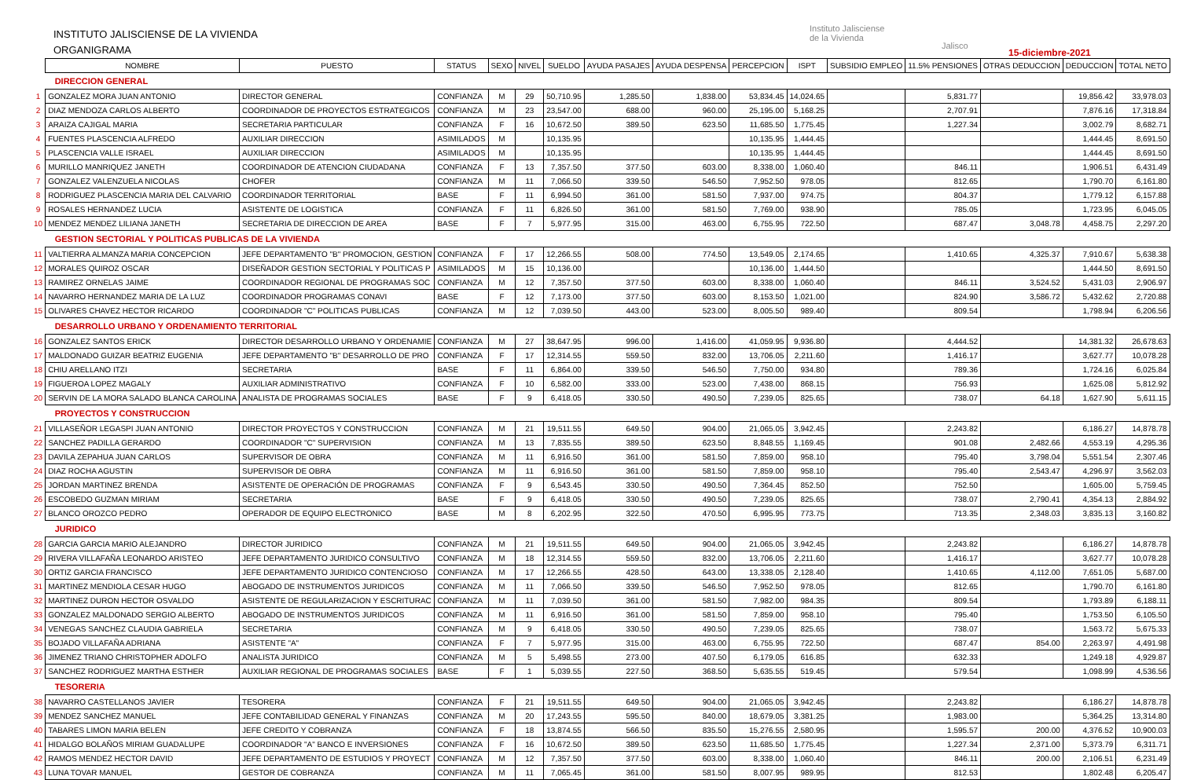INSTITUTO JALISCIENSE DE LA VIVIENDA
ORGANIGRAMA
Instituto Jalisciense
de la Vivienda
Jalisco
15-diciembre-2021
| | NOMBRE | PUESTO | STATUS | SEXO | NIVEL | SUELDO | AYUDA PASAJES | AYUDA DESPENSA | PERCEPCION | ISPT | SUBSIDIO EMPLEO | 11.5% PENSIONES | OTRAS DEDUCCION | DEDUCCION | TOTAL NETO |
| --- | --- | --- | --- | --- | --- | --- | --- | --- | --- | --- | --- | --- | --- | --- | --- |
| | DIRECCION GENERAL | | | | | | | | | | | | | | |
| 1 | GONZALEZ MORA JUAN ANTONIO | DIRECTOR GENERAL | CONFIANZA | M | 29 | 50,710.95 | 1,285.50 | 1,838.00 | 53,834.45 | 14,024.65 | | 5,831.77 | | 19,856.42 | 33,978.03 |
| 2 | DIAZ MENDOZA CARLOS ALBERTO | COORDINADOR DE PROYECTOS ESTRATEGICOS | CONFIANZA | M | 23 | 23,547.00 | 688.00 | 960.00 | 25,195.00 | 5,168.25 | | 2,707.91 | | 7,876.16 | 17,318.84 |
| 3 | ARAIZA CAJIGAL MARIA | SECRETARIA PARTICULAR | CONFIANZA | F | 16 | 10,672.50 | 389.50 | 623.50 | 11,685.50 | 1,775.45 | | 1,227.34 | | 3,002.79 | 8,682.71 |
| 4 | FUENTES PLASCENCIA ALFREDO | AUXILIAR DIRECCION | ASIMILADOS | M | | 10,135.95 | | | 10,135.95 | 1,444.45 | | | | 1,444.45 | 8,691.50 |
| 5 | PLASCENCIA VALLE ISRAEL | AUXILIAR DIRECCION | ASIMILADOS | M | | 10,135.95 | | | 10,135.95 | 1,444.45 | | | | 1,444.45 | 8,691.50 |
| 6 | MURILLO MANRIQUEZ JANETH | COORDINADOR DE ATENCION CIUDADANA | CONFIANZA | F | 13 | 7,357.50 | 377.50 | 603.00 | 8,338.00 | 1,060.40 | | 846.11 | | 1,906.51 | 6,431.49 |
| 7 | GONZALEZ VALENZUELA NICOLAS | CHOFER | CONFIANZA | M | 11 | 7,066.50 | 339.50 | 546.50 | 7,952.50 | 978.05 | | 812.65 | | 1,790.70 | 6,161.80 |
| 8 | RODRIGUEZ PLASCENCIA MARIA DEL CALVARIO | COORDINADOR TERRITORIAL | BASE | F | 11 | 6,994.50 | 361.00 | 581.50 | 7,937.00 | 974.75 | | 804.37 | | 1,779.12 | 6,157.88 |
| 9 | ROSALES HERNANDEZ LUCIA | ASISTENTE DE LOGISTICA | CONFIANZA | F | 11 | 6,826.50 | 361.00 | 581.50 | 7,769.00 | 938.90 | | 785.05 | | 1,723.95 | 6,045.05 |
| 10 | MENDEZ MENDEZ LILIANA JANETH | SECRETARIA DE DIRECCION DE AREA | BASE | F | 7 | 5,977.95 | 315.00 | 463.00 | 6,755.95 | 722.50 | | 687.47 | 3,048.78 | 4,458.75 | 2,297.20 |
| | GESTION SECTORIAL Y POLITICAS PUBLICAS DE LA VIVIENDA | | | | | | | | | | | | | | |
| 11 | VALTIERRA ALMANZA MARIA CONCEPCION | JEFE DEPARTAMENTO "B" PROMOCION, GESTION | CONFIANZA | F | 17 | 12,266.55 | 508.00 | 774.50 | 13,549.05 | 2,174.65 | | 1,410.65 | 4,325.37 | 7,910.67 | 5,638.38 |
| 12 | MORALES QUIROZ OSCAR | DISEÑADOR GESTION SECTORIAL Y POLITICAS P | ASIMILADOS | M | 15 | 10,136.00 | | | 10,136.00 | 1,444.50 | | | | 1,444.50 | 8,691.50 |
| 13 | RAMIREZ ORNELAS JAIME | COORDINADOR REGIONAL DE PROGRAMAS SOC | CONFIANZA | M | 12 | 7,357.50 | 377.50 | 603.00 | 8,338.00 | 1,060.40 | | 846.11 | 3,524.52 | 5,431.03 | 2,906.97 |
| 14 | NAVARRO HERNANDEZ MARIA DE LA LUZ | COORDINADOR PROGRAMAS CONAVI | BASE | F | 12 | 7,173.00 | 377.50 | 603.00 | 8,153.50 | 1,021.00 | | 824.90 | 3,586.72 | 5,432.62 | 2,720.88 |
| 15 | OLIVARES CHAVEZ HECTOR RICARDO | COORDINADOR "C" POLITICAS PUBLICAS | CONFIANZA | M | 12 | 7,039.50 | 443.00 | 523.00 | 8,005.50 | 989.40 | | 809.54 | | 1,798.94 | 6,206.56 |
| | DESARROLLO URBANO Y ORDENAMIENTO TERRITORIAL | | | | | | | | | | | | | | |
| 16 | GONZALEZ SANTOS ERICK | DIRECTOR DESARROLLO URBANO Y ORDENAMIE | CONFIANZA | M | 27 | 38,647.95 | 996.00 | 1,416.00 | 41,059.95 | 9,936.80 | | 4,444.52 | | 14,381.32 | 26,678.63 |
| 17 | MALDONADO GUIZAR BEATRIZ EUGENIA | JEFE DEPARTAMENTO "B" DESARROLLO DE PRO | CONFIANZA | F | 17 | 12,314.55 | 559.50 | 832.00 | 13,706.05 | 2,211.60 | | 1,416.17 | | 3,627.77 | 10,078.28 |
| 18 | CHIU ARELLANO ITZI | SECRETARIA | BASE | F | 11 | 6,864.00 | 339.50 | 546.50 | 7,750.00 | 934.80 | | 789.36 | | 1,724.16 | 6,025.84 |
| 19 | FIGUEROA LOPEZ MAGALY | AUXILIAR ADMINISTRATIVO | CONFIANZA | F | 10 | 6,582.00 | 333.00 | 523.00 | 7,438.00 | 868.15 | | 756.93 | | 1,625.08 | 5,812.92 |
| 20 | SERVIN DE LA MORA SALADO BLANCA CAROLINA | ANALISTA DE PROGRAMAS SOCIALES | BASE | F | 9 | 6,418.05 | 330.50 | 490.50 | 7,239.05 | 825.65 | | 738.07 | 64.18 | 1,627.90 | 5,611.15 |
| | PROYECTOS Y CONSTRUCCION | | | | | | | | | | | | | | |
| 21 | VILLASEÑOR LEGASPI JUAN ANTONIO | DIRECTOR PROYECTOS Y CONSTRUCCION | CONFIANZA | M | 21 | 19,511.55 | 649.50 | 904.00 | 21,065.05 | 3,942.45 | | 2,243.82 | | 6,186.27 | 14,878.78 |
| 22 | SANCHEZ PADILLA GERARDO | COORDINADOR "C" SUPERVISION | CONFIANZA | M | 13 | 7,835.55 | 389.50 | 623.50 | 8,848.55 | 1,169.45 | | 901.08 | 2,482.66 | 4,553.19 | 4,295.36 |
| 23 | DAVILA ZEPAHUA JUAN CARLOS | SUPERVISOR DE OBRA | CONFIANZA | M | 11 | 6,916.50 | 361.00 | 581.50 | 7,859.00 | 958.10 | | 795.40 | 3,798.04 | 5,551.54 | 2,307.46 |
| 24 | DIAZ ROCHA AGUSTIN | SUPERVISOR DE OBRA | CONFIANZA | M | 11 | 6,916.50 | 361.00 | 581.50 | 7,859.00 | 958.10 | | 795.40 | 2,543.47 | 4,296.97 | 3,562.03 |
| 25 | JORDAN MARTINEZ BRENDA | ASISTENTE DE OPERACIÓN DE PROGRAMAS | CONFIANZA | F | 9 | 6,543.45 | 330.50 | 490.50 | 7,364.45 | 852.50 | | 752.50 | | 1,605.00 | 5,759.45 |
| 26 | ESCOBEDO GUZMAN MIRIAM | SECRETARIA | BASE | F | 9 | 6,418.05 | 330.50 | 490.50 | 7,239.05 | 825.65 | | 738.07 | 2,790.41 | 4,354.13 | 2,884.92 |
| 27 | BLANCO OROZCO PEDRO | OPERADOR DE EQUIPO ELECTRONICO | BASE | M | 8 | 6,202.95 | 322.50 | 470.50 | 6,995.95 | 773.75 | | 713.35 | 2,348.03 | 3,835.13 | 3,160.82 |
| | JURIDICO | | | | | | | | | | | | | | |
| 28 | GARCIA GARCIA MARIO ALEJANDRO | DIRECTOR JURIDICO | CONFIANZA | M | 21 | 19,511.55 | 649.50 | 904.00 | 21,065.05 | 3,942.45 | | 2,243.82 | | 6,186.27 | 14,878.78 |
| 29 | RIVERA VILLAFAÑA LEONARDO ARISTEO | JEFE DEPARTAMENTO JURIDICO CONSULTIVO | CONFIANZA | M | 18 | 12,314.55 | 559.50 | 832.00 | 13,706.05 | 2,211.60 | | 1,416.17 | | 3,627.77 | 10,078.28 |
| 30 | ORTIZ GARCIA FRANCISCO | JEFE DEPARTAMENTO JURIDICO CONTENCIOSO | CONFIANZA | M | 17 | 12,266.55 | 428.50 | 643.00 | 13,338.05 | 2,128.40 | | 1,410.65 | 4,112.00 | 7,651.05 | 5,687.00 |
| 31 | MARTINEZ MENDIOLA CESAR HUGO | ABOGADO DE INSTRUMENTOS JURIDICOS | CONFIANZA | M | 11 | 7,066.50 | 339.50 | 546.50 | 7,952.50 | 978.05 | | 812.65 | | 1,790.70 | 6,161.80 |
| 32 | MARTINEZ DURON HECTOR OSVALDO | ASISTENTE DE REGULARIZACION Y ESCRITURAC | CONFIANZA | M | 11 | 7,039.50 | 361.00 | 581.50 | 7,982.00 | 984.35 | | 809.54 | | 1,793.89 | 6,188.11 |
| 33 | GONZALEZ MALDONADO SERGIO ALBERTO | ABOGADO DE INSTRUMENTOS JURIDICOS | CONFIANZA | M | 11 | 6,916.50 | 361.00 | 581.50 | 7,859.00 | 958.10 | | 795.40 | | 1,753.50 | 6,105.50 |
| 34 | VENEGAS SANCHEZ CLAUDIA GABRIELA | SECRETARIA | CONFIANZA | M | 9 | 6,418.05 | 330.50 | 490.50 | 7,239.05 | 825.65 | | 738.07 | | 1,563.72 | 5,675.33 |
| 35 | BOJADO VILLAFAÑA ADRIANA | ASISTENTE "A" | CONFIANZA | F | 7 | 5,977.95 | 315.00 | 463.00 | 6,755.95 | 722.50 | | 687.47 | 854.00 | 2,263.97 | 4,491.98 |
| 36 | JIMENEZ TRIANO CHRISTOPHER ADOLFO | ANALISTA JURIDICO | CONFIANZA | M | 5 | 5,498.55 | 273.00 | 407.50 | 6,179.05 | 616.85 | | 632.33 | | 1,249.18 | 4,929.87 |
| 37 | SANCHEZ RODRIGUEZ MARTHA ESTHER | AUXILIAR REGIONAL DE PROGRAMAS SOCIALES | BASE | F | 1 | 5,039.55 | 227.50 | 368.50 | 5,635.55 | 519.45 | | 579.54 | | 1,098.99 | 4,536.56 |
| | TESORERIA | | | | | | | | | | | | | | |
| 38 | NAVARRO CASTELLANOS JAVIER | TESORERA | CONFIANZA | F | 21 | 19,511.55 | 649.50 | 904.00 | 21,065.05 | 3,942.45 | | 2,243.82 | | 6,186.27 | 14,878.78 |
| 39 | MENDEZ SANCHEZ MANUEL | JEFE CONTABILIDAD GENERAL Y FINANZAS | CONFIANZA | M | 20 | 17,243.55 | 595.50 | 840.00 | 18,679.05 | 3,381.25 | | 1,983.00 | | 5,364.25 | 13,314.80 |
| 40 | TABARES LIMON MARIA BELEN | JEFE CREDITO Y COBRANZA | CONFIANZA | F | 18 | 13,874.55 | 566.50 | 835.50 | 15,276.55 | 2,580.95 | | 1,595.57 | 200.00 | 4,376.52 | 10,900.03 |
| 41 | HIDALGO BOLAÑOS MIRIAM GUADALUPE | COORDINADOR "A" BANCO E INVERSIONES | CONFIANZA | F | 16 | 10,672.50 | 389.50 | 623.50 | 11,685.50 | 1,775.45 | | 1,227.34 | 2,371.00 | 5,373.79 | 6,311.71 |
| 42 | RAMOS MENDEZ HECTOR DAVID | JEFE DEPARTAMENTO DE ESTUDIOS Y PROYECT | CONFIANZA | M | 12 | 7,357.50 | 377.50 | 603.00 | 8,338.00 | 1,060.40 | | 846.11 | 200.00 | 2,106.51 | 6,231.49 |
| 43 | LUNA TOVAR MANUEL | GESTOR DE COBRANZA | CONFIANZA | M | 11 | 7,065.45 | 361.00 | 581.50 | 8,007.95 | 989.95 | | 812.53 | | 1,802.48 | 6,205.47 |